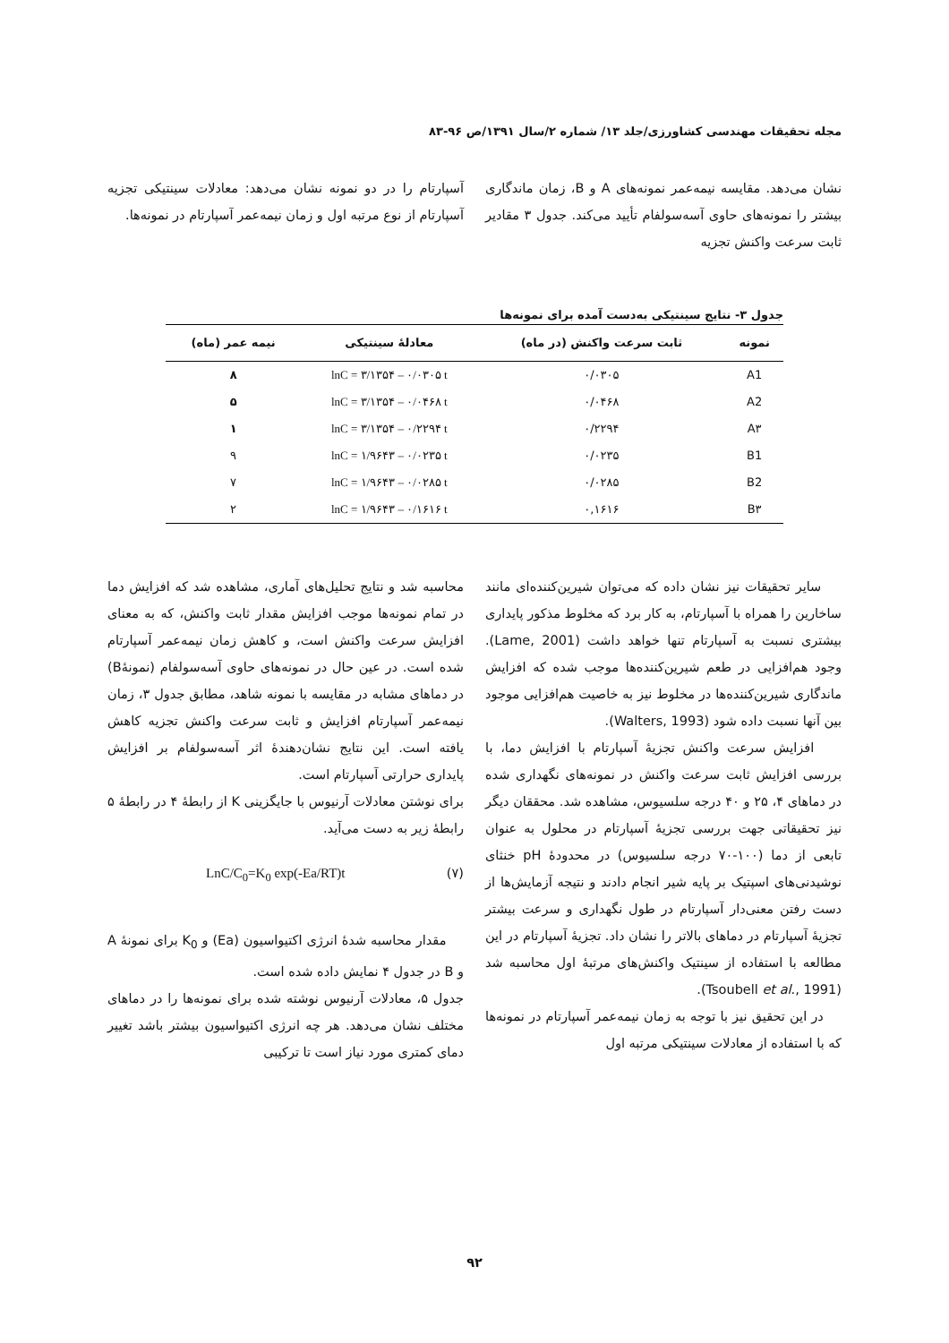مجله تحقیقات مهندسی کشاورزی/جلد ۱۳/ شماره ۲/سال ۱۳۹۱/ص ۹۶-۸۳
نشان می‌دهد. مقایسه نیمه‌عمر نمونه‌های A و B، زمان ماندگاری بیشتر را نمونه‌های حاوی آسه‌سولفام تأیید می‌کند. جدول ۳ مقادیر ثابت سرعت واکنش تجزیه
آسپارتام را در دو نمونه نشان می‌دهد: معادلات سینتیکی تجزیه آسپارتام از نوع مرتبه اول و زمان نیمه‌عمر آسپارتام در نمونه‌ها.
جدول ۳- نتایج سینتیکی به‌دست آمده برای نمونه‌ها
| نمونه | ثابت سرعت واکنش (در ماه) | معادلهٔ سینتیکی | نیمه عمر (ماه) |
| --- | --- | --- | --- |
| A1 | ۰/۰۳۰۵ | lnC = ۳/۱۳۵۴ – ۰/۰۳۰۵ t | ۸ |
| A2 | ۰/۰۴۶۸ | lnC = ۳/۱۳۵۴ – ۰/۰۴۶۸ t | ۵ |
| A۳ | ۰/۲۲۹۴ | lnC = ۳/۱۳۵۴ – ۰/۲۲۹۴ t | ۱ |
| B1 | ۰/۰۲۳۵ | lnC = ۱/۹۶۴۳ – ۰/۰۲۳۵ t | ۹ |
| B2 | ۰/۰۲۸۵ | lnC = ۱/۹۶۴۳ – ۰/۰۲۸۵ t | ۷ |
| B۳ | ۰,۱۶۱۶ | lnC = ۱/۹۶۴۳ – ۰/۱۶۱۶ t | ۲ |
سایر تحقیقات نیز نشان داده که می‌توان شیرین‌کننده‌ای مانند ساخارین را همراه با آسپارتام، به کار برد که مخلوط مذکور پایداری بیشتری نسبت به آسپارتام تنها خواهد داشت (Lame, 2001). وجود هم‌افزایی در طعم شیرین‌کننده‌ها موجب شده که افزایش ماندگاری شیرین‌کننده‌ها در مخلوط نیز به خاصیت هم‌افزایی موجود بین آنها نسبت داده شود (Walters, 1993).
افزایش سرعت واکنش تجزیهٔ آسپارتام با افزایش دما، با بررسی افزایش ثابت سرعت واکنش در نمونه‌های نگهداری شده در دماهای ۴، ۲۵ و ۴۰ درجه سلسیوس، مشاهده شد. محققان دیگر نیز تحقیقاتی جهت بررسی تجزیهٔ آسپارتام در محلول به عنوان تابعی از دما (۱۰۰-۷۰ درجه سلسیوس) در محدودهٔ pH خنثای نوشیدنی‌های اسپتیک بر پایه شیر انجام دادند و نتیجه آزمایش‌ها از دست رفتن معنی‌دار آسپارتام در طول نگهداری و سرعت بیشتر تجزیهٔ آسپارتام در دماهای بالاتر را نشان داد. تجزیهٔ آسپارتام در این مطالعه با استفاده از سینتیک واکنش‌های مرتبهٔ اول محاسبه شد (Tsoubell et al., 1991).
در این تحقیق نیز با توجه به زمان نیمه‌عمر آسپارتام در نمونه‌ها که با استفاده از معادلات سینتیکی مرتبه اول
محاسبه شد و نتایج تحلیل‌های آماری، مشاهده شد که افزایش دما در تمام نمونه‌ها موجب افزایش مقدار ثابت واکنش، که به معنای افزایش سرعت واکنش است، و کاهش زمان نیمه‌عمر آسپارتام شده است. در عین حال در نمونه‌های حاوی آسه‌سولفام (نمونهٔB) در دماهای مشابه در مقایسه با نمونه شاهد، مطابق جدول ۳، زمان نیمه‌عمر آسپارتام افزایش و ثابت سرعت واکنش تجزیه کاهش یافته است. این نتایج نشان‌دهندهٔ اثر آسه‌سولفام بر افزایش پایداری حرارتی آسپارتام است.
برای نوشتن معادلات آرنیوس با جایگزینی K از رابطهٔ ۴ در رابطهٔ ۵ رابطهٔ زیر به دست می‌آید.
(۷) LnC/C<sub>0</sub>=K<sub>0</sub> exp(-Ea/RT)t
مقدار محاسبه شدهٔ انرژی اکتیواسیون (Ea) و K<sub>0</sub> برای نمونهٔ A و B در جدول ۴ نمایش داده شده است.
جدول ۵، معادلات آرنیوس نوشته شده برای نمونه‌ها را در دماهای مختلف نشان می‌دهد. هر چه انرژی اکتیواسیون بیشتر باشد تغییر دمای کمتری مورد نیاز است تا ترکیبی
۹۲